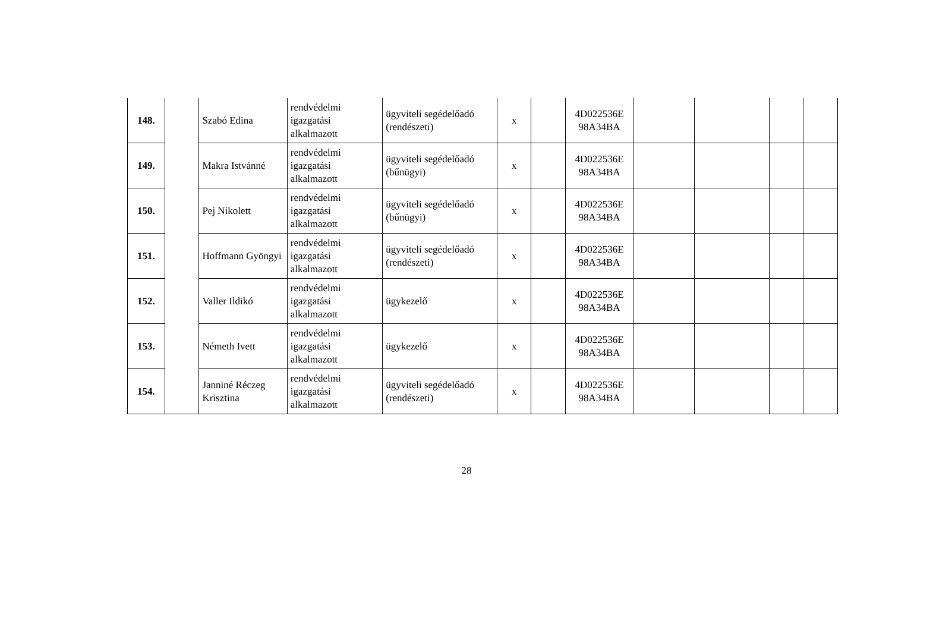| 148. | | Szabó Edina | rendvédelmi igazgatási alkalmazott | ügyviteli segédelőadó (rendészeti) | x | | 4D022536E 98A34BA | | | | |
| 149. | | Makra Istvánné | rendvédelmi igazgatási alkalmazott | ügyviteli segédelőadó (bűnügyi) | x | | 4D022536E 98A34BA | | | | |
| 150. | | Pej Nikolett | rendvédelmi igazgatási alkalmazott | ügyviteli segédelőadó (bűnügyi) | x | | 4D022536E 98A34BA | | | | |
| 151. | | Hoffmann Gyöngyi | rendvédelmi igazgatási alkalmazott | ügyviteli segédelőadó (rendészeti) | x | | 4D022536E 98A34BA | | | | |
| 152. | | Valler Ildikó | rendvédelmi igazgatási alkalmazott | ügykezelő | x | | 4D022536E 98A34BA | | | | |
| 153. | | Németh Ivett | rendvédelmi igazgatási alkalmazott | ügykezelő | x | | 4D022536E 98A34BA | | | | |
| 154. | | Janniné Réczeg Krisztina | rendvédelmi igazgatási alkalmazott | ügyviteli segédelőadó (rendészeti) | x | | 4D022536E 98A34BA | | | | |
28